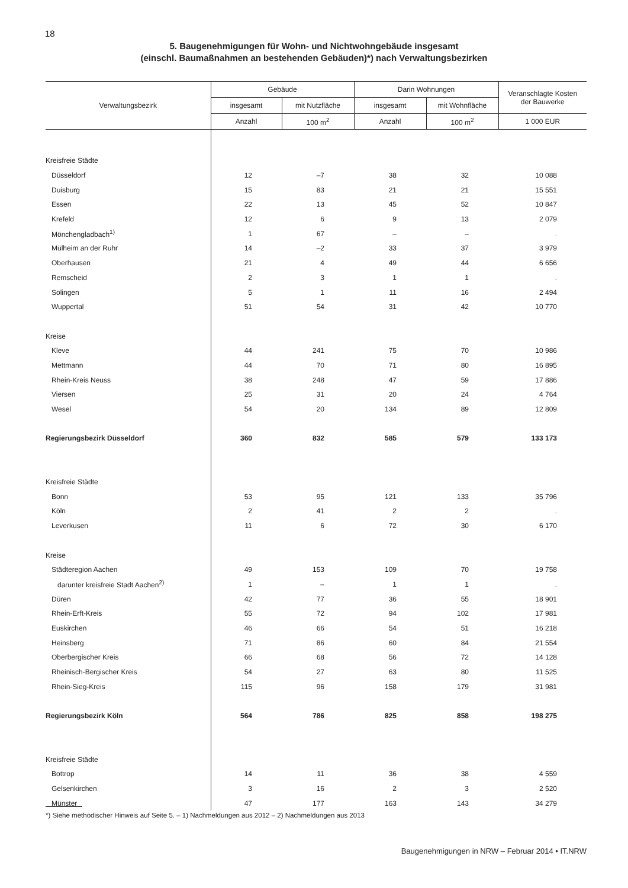18
5. Baugenehmigungen für Wohn- und Nichtwohngebäude insgesamt
(einschl. Baumaßnahmen an bestehenden Gebäuden)*) nach Verwaltungsbezirken
| Verwaltungsbezirk | Gebäude | | Darin Wohnungen | | Veranschlagte Kosten der Bauwerke |
| --- | --- | --- | --- | --- | --- |
| | insgesamt | mit Nutzfläche | insgesamt | mit Wohnfläche | |
| | Anzahl | 100 m<sup>2</sup> | Anzahl | 100 m<sup>2</sup> | 1 000 EUR |
| Kreisfreie Städte | | | | | |
| Düsseldorf | 12 | –7 | 38 | 32 | 10 088 |
| Duisburg | 15 | 83 | 21 | 21 | 15 551 |
| Essen | 22 | 13 | 45 | 52 | 10 847 |
| Krefeld | 12 | 6 | 9 | 13 | 2 079 |
| Mönchengladbach<sup>1)</sup> | 1 | 67 | – | – | . |
| Mülheim an der Ruhr | 14 | –2 | 33 | 37 | 3 979 |
| Oberhausen | 21 | 4 | 49 | 44 | 6 656 |
| Remscheid | 2 | 3 | 1 | 1 | . |
| Solingen | 5 | 1 | 11 | 16 | 2 494 |
| Wuppertal | 51 | 54 | 31 | 42 | 10 770 |
| Kreise | | | | | |
| Kleve | 44 | 241 | 75 | 70 | 10 986 |
| Mettmann | 44 | 70 | 71 | 80 | 16 895 |
| Rhein-Kreis Neuss | 38 | 248 | 47 | 59 | 17 886 |
| Viersen | 25 | 31 | 20 | 24 | 4 764 |
| Wesel | 54 | 20 | 134 | 89 | 12 809 |
| Regierungsbezirk Düsseldorf | 360 | 832 | 585 | 579 | 133 173 |
| Kreisfreie Städte | | | | | |
| Bonn | 53 | 95 | 121 | 133 | 35 796 |
| Köln | 2 | 41 | 2 | 2 | . |
| Leverkusen | 11 | 6 | 72 | 30 | 6 170 |
| Kreise | | | | | |
| Städteregion Aachen | 49 | 153 | 109 | 70 | 19 758 |
| darunter kreisfreie Stadt Aachen<sup>2)</sup> | 1 | – | 1 | 1 | . |
| Düren | 42 | 77 | 36 | 55 | 18 901 |
| Rhein-Erft-Kreis | 55 | 72 | 94 | 102 | 17 981 |
| Euskirchen | 46 | 66 | 54 | 51 | 16 218 |
| Heinsberg | 71 | 86 | 60 | 84 | 21 554 |
| Oberbergischer Kreis | 66 | 68 | 56 | 72 | 14 128 |
| Rheinisch-Bergischer Kreis | 54 | 27 | 63 | 80 | 11 525 |
| Rhein-Sieg-Kreis | 115 | 96 | 158 | 179 | 31 981 |
| Regierungsbezirk Köln | 564 | 786 | 825 | 858 | 198 275 |
| Kreisfreie Städte | | | | | |
| Bottrop | 14 | 11 | 36 | 38 | 4 559 |
| Gelsenkirchen | 3 | 16 | 2 | 3 | 2 520 |
| Münster | 47 | 177 | 163 | 143 | 34 279 |
*) Siehe methodischer Hinweis auf Seite 5. – 1) Nachmeldungen aus 2012 – 2) Nachmeldungen aus 2013
Baugenehmigungen in NRW – Februar 2014 • IT.NRW